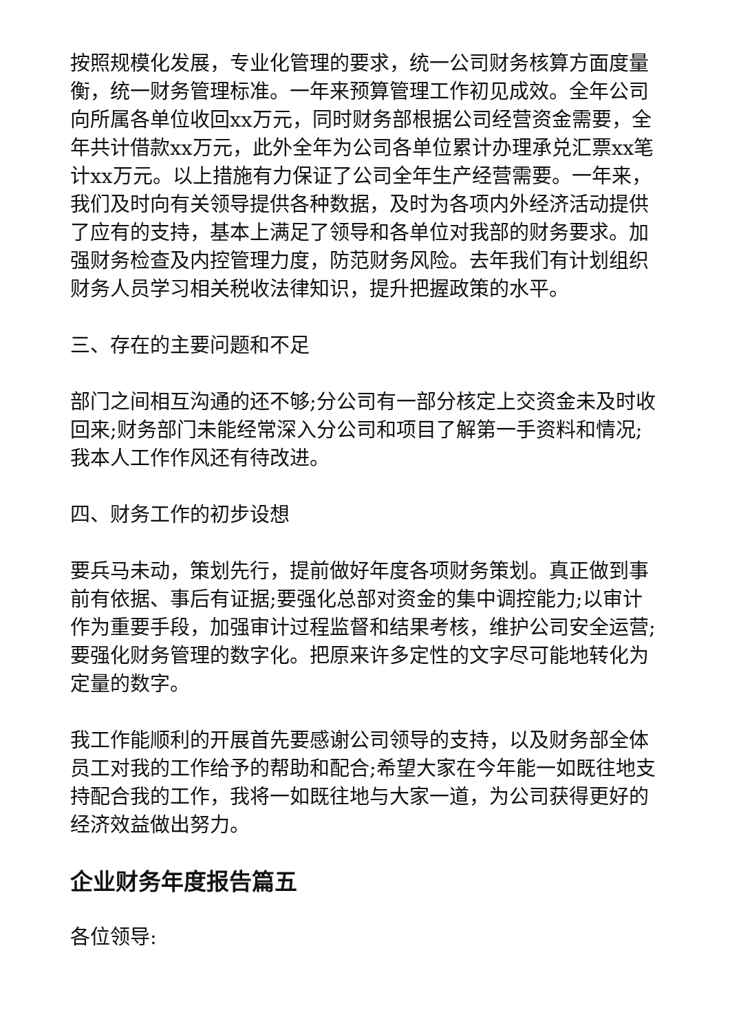按照规模化发展，专业化管理的要求，统一公司财务核算方面度量衡，统一财务管理标准。一年来预算管理工作初见成效。全年公司向所属各单位收回xx万元，同时财务部根据公司经营资金需要，全年共计借款xx万元，此外全年为公司各单位累计办理承兑汇票xx笔计xx万元。以上措施有力保证了公司全年生产经营需要。一年来，我们及时向有关领导提供各种数据，及时为各项内外经济活动提供了应有的支持，基本上满足了领导和各单位对我部的财务要求。加强财务检查及内控管理力度，防范财务风险。去年我们有计划组织财务人员学习相关税收法律知识，提升把握政策的水平。
三、存在的主要问题和不足
部门之间相互沟通的还不够;分公司有一部分核定上交资金未及时收回来;财务部门未能经常深入分公司和项目了解第一手资料和情况;我本人工作作风还有待改进。
四、财务工作的初步设想
要兵马未动，策划先行，提前做好年度各项财务策划。真正做到事前有依据、事后有证据;要强化总部对资金的集中调控能力;以审计作为重要手段，加强审计过程监督和结果考核，维护公司安全运营;要强化财务管理的数字化。把原来许多定性的文字尽可能地转化为定量的数字。
我工作能顺利的开展首先要感谢公司领导的支持，以及财务部全体员工对我的工作给予的帮助和配合;希望大家在今年能一如既往地支持配合我的工作，我将一如既往地与大家一道，为公司获得更好的经济效益做出努力。
企业财务年度报告篇五
各位领导: